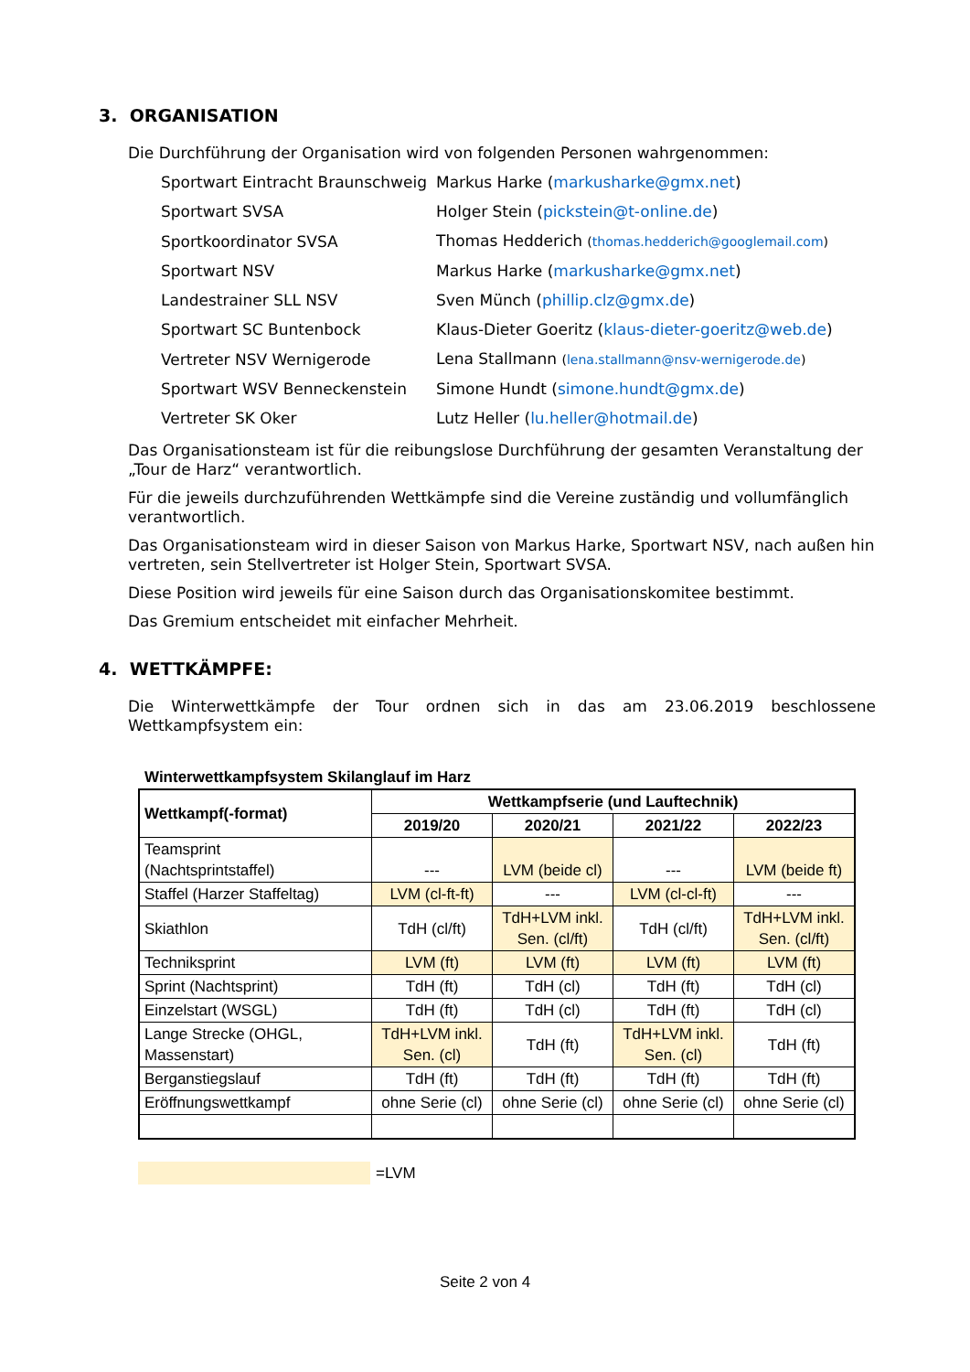3. ORGANISATION
Die Durchführung der Organisation wird von folgenden Personen wahrgenommen:
| Sportwart Eintracht Braunschweig | Markus Harke ( markusharke@gmx.net ) |
| Sportwart SVSA | Holger Stein ( pickstein@t-online.de ) |
| Sportkoordinator SVSA | Thomas Hedderich ( thomas.hedderich@googlemail.com ) |
| Sportwart NSV | Markus Harke ( markusharke@gmx.net ) |
| Landestrainer SLL NSV | Sven Münch ( phillip.clz@gmx.de ) |
| Sportwart SC Buntenbock | Klaus-Dieter Goeritz ( klaus-dieter-goeritz@web.de ) |
| Vertreter NSV Wernigerode | Lena Stallmann ( lena.stallmann@nsv-wernigerode.de ) |
| Sportwart WSV Benneckenstein | Simone Hundt ( simone.hundt@gmx.de ) |
| Vertreter SK Oker | Lutz Heller ( lu.heller@hotmail.de ) |
Das Organisationsteam ist für die reibungslose Durchführung der gesamten Veranstaltung der „Tour de Harz“ verantwortlich.
Für die jeweils durchzuführenden Wettkämpfe sind die Vereine zuständig und vollumfänglich verantwortlich.
Das Organisationsteam wird in dieser Saison von Markus Harke, Sportwart NSV, nach außen hin vertreten, sein Stellvertreter ist Holger Stein, Sportwart SVSA.
Diese Position wird jeweils für eine Saison durch das Organisationskomitee bestimmt.
Das Gremium entscheidet mit einfacher Mehrheit.
4. WETTKÄMPFE:
Die Winterwettkämpfe der Tour ordnen sich in das am 23.06.2019 beschlossene Wettkampfsystem ein:
Winterwettkampfsystem Skilanglauf im Harz
| Wettkampf(-format) | Wettkampfserie (und Lauftechnik) | | | |
| --- | --- | --- | --- | --- |
| | 2019/20 | 2020/21 | 2021/22 | 2022/23 |
| Teamsprint (Nachtsprintstaffel) | --- | LVM (beide cl) | --- | LVM (beide ft) |
| Staffel (Harzer Staffeltag) | LVM (cl-ft-ft) | --- | LVM (cl-cl-ft) | --- |
| Skiathlon | TdH (cl/ft) | TdH+LVM inkl. Sen. (cl/ft) | TdH (cl/ft) | TdH+LVM inkl. Sen. (cl/ft) |
| Techniksprint | LVM (ft) | LVM (ft) | LVM (ft) | LVM (ft) |
| Sprint (Nachtsprint) | TdH (ft) | TdH (cl) | TdH (ft) | TdH (cl) |
| Einzelstart (WSGL) | TdH (ft) | TdH (cl) | TdH (ft) | TdH (cl) |
| Lange Strecke (OHGL, Massenstart) | TdH+LVM inkl. Sen. (cl) | TdH (ft) | TdH+LVM inkl. Sen. (cl) | TdH (ft) |
| Berganstiegslauf | TdH (ft) | TdH (ft) | TdH (ft) | TdH (ft) |
| Eröffnungswettkampf | ohne Serie (cl) | ohne Serie (cl) | ohne Serie (cl) | ohne Serie (cl) |
=LVM
Seite 2 von 4